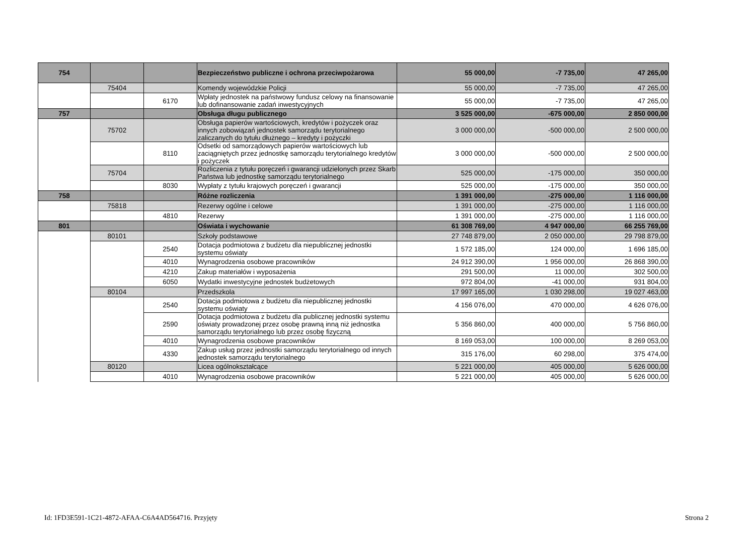| 754 | | | Bezpieczeństwo publiczne i ochrona przeciwpożarowa | 55 000,00 | -7 735,00 | 47 265,00 |
| | 75404 | | Komendy wojewódzkie Policji | 55 000,00 | -7 735,00 | 47 265,00 |
| | | 6170 | Wpłaty jednostek na państwowy fundusz celowy na finansowanie lub dofinansowanie zadań inwestycyjnych | 55 000,00 | -7 735,00 | 47 265,00 |
| 757 | | | Obsługa długu publicznego | 3 525 000,00 | -675 000,00 | 2 850 000,00 |
| | 75702 | | Obsługa papierów wartościowych, kredytów i pożyczek oraz innych zobowiązań jednostek samorządu terytorialnego zaliczanych do tytułu dłużnego – kredyty i pożyczki | 3 000 000,00 | -500 000,00 | 2 500 000,00 |
| | | 8110 | Odsetki od samorządowych papierów wartościowych lub zaciągniętych przez jednostkę samorządu terytorialnego kredytów i pożyczek | 3 000 000,00 | -500 000,00 | 2 500 000,00 |
| | 75704 | | Rozliczenia z tytułu poręczeń i gwarancji udzielonych przez Skarb Państwa lub jednostkę samorządu terytorialnego | 525 000,00 | -175 000,00 | 350 000,00 |
| | | 8030 | Wypłaty z tytułu krajowych poręczeń i gwarancji | 525 000,00 | -175 000,00 | 350 000,00 |
| 758 | | | Różne rozliczenia | 1 391 000,00 | -275 000,00 | 1 116 000,00 |
| | 75818 | | Rezerwy ogólne i celowe | 1 391 000,00 | -275 000,00 | 1 116 000,00 |
| | | 4810 | Rezerwy | 1 391 000,00 | -275 000,00 | 1 116 000,00 |
| 801 | | | Oświata i wychowanie | 61 308 769,00 | 4 947 000,00 | 66 255 769,00 |
| | 80101 | | Szkoły podstawowe | 27 748 879,00 | 2 050 000,00 | 29 798 879,00 |
| | | 2540 | Dotacja podmiotowa z budżetu dla niepublicznej jednostki systemu oświaty | 1 572 185,00 | 124 000,00 | 1 696 185,00 |
| | | 4010 | Wynagrodzenia osobowe pracowników | 24 912 390,00 | 1 956 000,00 | 26 868 390,00 |
| | | 4210 | Zakup materiałów i wyposażenia | 291 500,00 | 11 000,00 | 302 500,00 |
| | | 6050 | Wydatki inwestycyjne jednostek budżetowych | 972 804,00 | -41 000,00 | 931 804,00 |
| | 80104 | | Przedszkola | 17 997 165,00 | 1 030 298,00 | 19 027 463,00 |
| | | 2540 | Dotacja podmiotowa z budżetu dla niepublicznej jednostki systemu oświaty | 4 156 076,00 | 470 000,00 | 4 626 076,00 |
| | | 2590 | Dotacja podmiotowa z budżetu dla publicznej jednostki systemu oświaty prowadzonej przez osobę prawną inną niż jednostka samorządu terytorialnego lub przez osobę fizyczną | 5 356 860,00 | 400 000,00 | 5 756 860,00 |
| | | 4010 | Wynagrodzenia osobowe pracowników | 8 169 053,00 | 100 000,00 | 8 269 053,00 |
| | | 4330 | Zakup usług przez jednostki samorządu terytorialnego od innych jednostek samorządu terytorialnego | 315 176,00 | 60 298,00 | 375 474,00 |
| | 80120 | | Licea ogólnokształcące | 5 221 000,00 | 405 000,00 | 5 626 000,00 |
| | | 4010 | Wynagrodzenia osobowe pracowników | 5 221 000,00 | 405 000,00 | 5 626 000,00 |
Id: 1FD3E591-1C21-4872-AFAA-C6A4AD564716. Przyjęty Strona 2